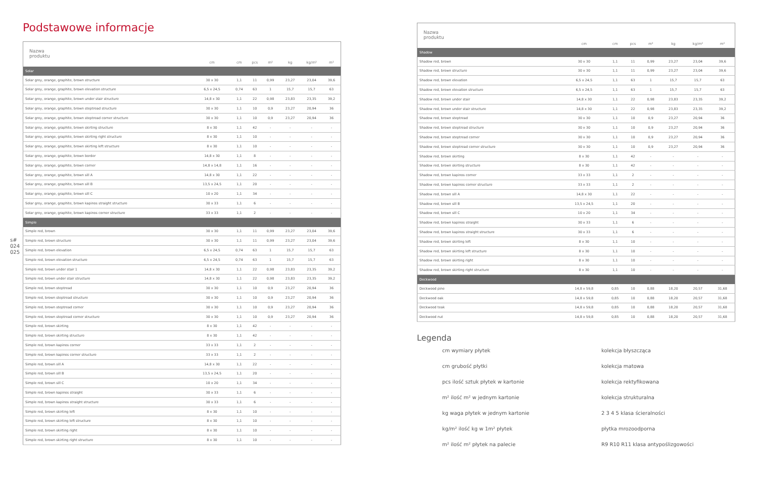s#
024
025
Podstawowe informacje
| Nazwa produktu | cm | cm | pcs | m² | kg | kg/m² | m² |
| --- | --- | --- | --- | --- | --- | --- | --- |
| Solar | | | | | | | |
| Solar grey, orange, graphite, brown structure | 30 x 30 | 1,1 | 11 | 0,99 | 23,27 | 23,04 | 39,6 |
| Solar grey, orange, graphite, brown elevation structure | 6,5 x 24,5 | 0,74 | 63 | 1 | 15,7 | 15,7 | 63 |
| Solar grey, orange, graphite, brown under stair structure | 14,8 x 30 | 1,1 | 22 | 0,98 | 23,83 | 23,35 | 39,2 |
| Solar grey, orange, graphite, brown steptread structure | 30 x 30 | 1,1 | 10 | 0,9 | 23,27 | 20,94 | 36 |
| Solar grey, orange, graphite, brown steptread corner structure | 30 x 30 | 1,1 | 10 | 0,9 | 23,27 | 20,94 | 36 |
| Solar grey, orange, graphite, brown skirting structure | 8 x 30 | 1,1 | 42 | - | - | - | - |
| Solar grey, orange, graphite, brown skirting right structure | 8 x 30 | 1,1 | 10 | - | - | - | - |
| Solar grey, orange, graphite, brown skirting left structure | 8 x 30 | 1,1 | 10 | - | - | - | - |
| Solar grey, orange, graphite, brown border | 14,8 x 30 | 1,1 | 8 | - | - | - | - |
| Solar grey, orange, graphite, brown corner | 14,8 x 14,8 | 1,1 | 16 | - | - | - | - |
| Solar grey, orange, graphite, brown sill A | 14,8 x 30 | 1,1 | 22 | - | - | - | - |
| Solar grey, orange, graphite, brown sill B | 13,5 x 24,5 | 1,1 | 20 | - | - | - | - |
| Solar grey, orange, graphite, brown sill C | 10 x 20 | 1,1 | 34 | - | - | - | - |
| Solar grey, orange, graphite, brown kapinos straight structure | 30 x 33 | 1,1 | 6 | - | - | - | - |
| Solar grey, orange, graphite, brown kapinos corner structure | 33 x 33 | 1,1 | 2 | - | - | - | - |
| Simple | | | | | | | |
| Simple red, brown | 30 x 30 | 1,1 | 11 | 0,99 | 23,27 | 23,04 | 39,6 |
| Simple red, brown structure | 30 x 30 | 1,1 | 11 | 0,99 | 23,27 | 23,04 | 39,6 |
| Simple red, brown elevation | 6,5 x 24,5 | 0,74 | 63 | 1 | 15,7 | 15,7 | 63 |
| Simple red, brown elevation structure | 6,5 x 24,5 | 0,74 | 63 | 1 | 15,7 | 15,7 | 63 |
| Simple red, brown under stair 1 | 14,8 x 30 | 1,1 | 22 | 0,98 | 23,83 | 23,35 | 39,2 |
| Simple red, brown under stair structure | 14,8 x 30 | 1,1 | 22 | 0,98 | 23,83 | 23,35 | 39,2 |
| Simple red, brown steptread | 30 x 30 | 1,1 | 10 | 0,9 | 23,27 | 20,94 | 36 |
| Simple red, brown steptread structure | 30 x 30 | 1,1 | 10 | 0,9 | 23,27 | 20,94 | 36 |
| Simple red, brown steptread corner | 30 x 30 | 1,1 | 10 | 0,9 | 23,27 | 20,94 | 36 |
| Simple red, brown steptread corner structure | 30 x 30 | 1,1 | 10 | 0,9 | 23,27 | 20,94 | 36 |
| Simple red, brown skirting | 8 x 30 | 1,1 | 42 | - | - | - | - |
| Simple red, brown skirting structure | 8 x 30 | 1,1 | 42 | - | - | - | - |
| Simple red, brown kapinos corner | 33 x 33 | 1,1 | 2 | - | - | - | - |
| Simple red, brown kapinos corner structure | 33 x 33 | 1,1 | 2 | - | - | - | - |
| Simple red, brown sill A | 14,8 x 30 | 1,1 | 22 | - | - | - | - |
| Simple red, brown sill B | 13,5 x 24,5 | 1,1 | 20 | - | - | - | - |
| Simple red, brown sill C | 10 x 20 | 1,1 | 34 | - | - | - | - |
| Simple red, brown kapinos straight | 30 x 33 | 1,1 | 6 | - | - | - | - |
| Simple red, brown kapinos straight structure | 30 x 33 | 1,1 | 6 | - | - | - | - |
| Simple red, brown skirting left | 8 x 30 | 1,1 | 10 | - | - | - | - |
| Simple red, brown skirting left structure | 8 x 30 | 1,1 | 10 | - | - | - | - |
| Simple red, brown skirting right | 8 x 30 | 1,1 | 10 | - | - | - | - |
| Simple red, brown skirting right structure | 8 x 30 | 1,1 | 10 | - | - | - | - |
| Nazwa produktu | cm | cm | pcs | m² | kg | kg/m² | m² |
| --- | --- | --- | --- | --- | --- | --- | --- |
| Shadow | | | | | | | |
| Shadow red, brown | 30 x 30 | 1,1 | 11 | 0,99 | 23,27 | 23,04 | 39,6 |
| Shadow red, brown structure | 30 x 30 | 1,1 | 11 | 0,99 | 23,27 | 23,04 | 39,6 |
| Shadow red, brown elevation | 6,5 x 24,5 | 1,1 | 63 | 1 | 15,7 | 15,7 | 63 |
| Shadow red, brown elevation structure | 6,5 x 24,5 | 1,1 | 63 | 1 | 15,7 | 15,7 | 63 |
| Shadow red, brown under stair | 14,8 x 30 | 1,1 | 22 | 0,98 | 23,83 | 23,35 | 39,2 |
| Shadow red, brown under stair structure | 14,8 x 30 | 1,1 | 22 | 0,98 | 23,83 | 23,35 | 39,2 |
| Shadow red, brown steptread | 30 x 30 | 1,1 | 10 | 0,9 | 23,27 | 20,94 | 36 |
| Shadow red, brown steptread structure | 30 x 30 | 1,1 | 10 | 0,9 | 23,27 | 20,94 | 36 |
| Shadow red, brown steptread corner | 30 x 30 | 1,1 | 10 | 0,9 | 23,27 | 20,94 | 36 |
| Shadow red, brown steptread corner structure | 30 x 30 | 1,1 | 10 | 0,9 | 23,27 | 20,94 | 36 |
| Shadow red, brown skirting | 8 x 30 | 1,1 | 42 | - | - | - | - |
| Shadow red, brown skirting structure | 8 x 30 | 1,1 | 42 | - | - | - | - |
| Shadow red, brown kapinos corner | 33 x 33 | 1,1 | 2 | - | - | - | - |
| Shadow red, brown kapinos corner structure | 33 x 33 | 1,1 | 2 | - | - | - | - |
| Shadow red, brown sill A | 14,8 x 30 | 1,1 | 22 | - | - | - | - |
| Shadow red, brown sill B | 13,5 x 24,5 | 1,1 | 20 | - | - | - | - |
| Shadow red, brown sill C | 10 x 20 | 1,1 | 34 | - | - | - | - |
| Shadow red, brown kapinos straight | 30 x 33 | 1,1 | 6 | - | - | - | - |
| Shadow red, brown kapinos straight structure | 30 x 33 | 1,1 | 6 | - | - | - | - |
| Shadow red, brown skirting left | 8 x 30 | 1,1 | 10 | - | - | - | - |
| Shadow red, brown skirting left structure | 8 x 30 | 1,1 | 10 | - | - | - | - |
| Shadow red, brown skirting right | 8 x 30 | 1,1 | 10 | - | - | - | - |
| Shadow red, brown skirting right structure | 8 x 30 | 1,1 | 10 | - | - | - | - |
| Deckwood | | | | | | | |
| Deckwood pine | 14,8 x 59,8 | 0,85 | 10 | 0,88 | 18,20 | 20,57 | 31,68 |
| Deckwood oak | 14,8 x 59,8 | 0,85 | 10 | 0,88 | 18,20 | 20,57 | 31,68 |
| Deckwood teak | 14,8 x 59,8 | 0,85 | 10 | 0,88 | 18,20 | 20,57 | 31,68 |
| Deckwood nut | 14,8 x 59,8 | 0,85 | 10 | 0,88 | 18,20 | 20,57 | 31,68 |
Legenda
cm wymiary płytek
cm grubość płytki
pcs ilość sztuk płytek w kartonie
m² ilość m² w jednym kartonie
kg waga płytek w jednym kartonie
kg/m² ilość kg w 1m² płytek
m² ilość m² płytek na palecie
kolekcja błyszcząca
kolekcja matowa
kolekcja rektyfikowana
kolekcja strukturalna
2 3 4 5 klasa ścieralności
płytka mrozoodporna
R9 R10 R11 klasa antypoślizgowości